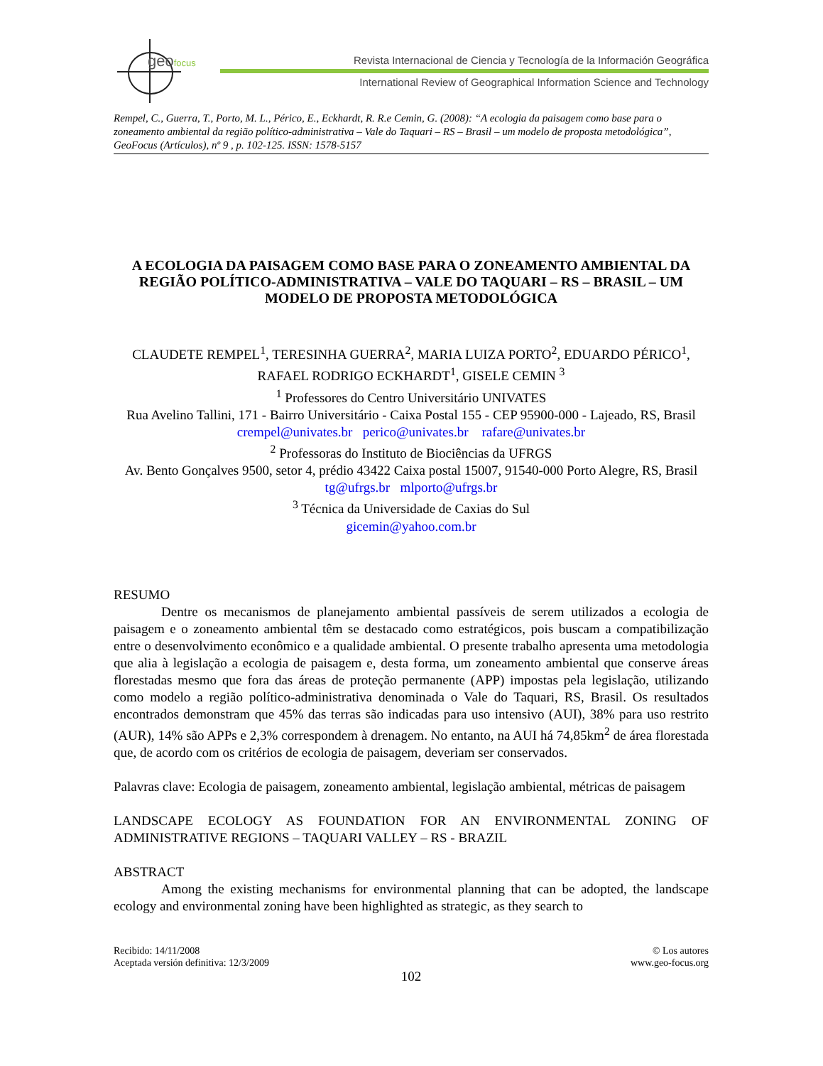geofocus
Revista Internacional de Ciencia y Tecnología de la Información Geográfica
International Review of Geographical Information Science and Technology
Rempel, C., Guerra, T., Porto, M. L., Périco, E., Eckhardt, R. R.e Cemin, G. (2008): “A ecologia da paisagem como base para o zoneamento ambiental da região político-administrativa – Vale do Taquari – RS – Brasil – um modelo de proposta metodológica”, GeoFocus (Artículos), nº 9 , p. 102-125. ISSN: 1578-5157
A ECOLOGIA DA PAISAGEM COMO BASE PARA O ZONEAMENTO AMBIENTAL DA REGIÃO POLÍTICO-ADMINISTRATIVA – VALE DO TAQUARI – RS – BRASIL – UM MODELO DE PROPOSTA METODOLÓGICA
CLAUDETE REMPEL<sup>1</sup>, TERESINHA GUERRA<sup>2</sup>, MARIA LUIZA PORTO<sup>2</sup>, EDUARDO PÉRICO<sup>1</sup>, RAFAEL RODRIGO ECKHARDT<sup>1</sup>, GISELE CEMIN <sup>3</sup>
<sup>1</sup> Professores do Centro Universitário UNIVATES
Rua Avelino Tallini, 171 - Bairro Universitário - Caixa Postal 155 - CEP 95900-000 - Lajeado, RS, Brasil
crempel@univates.br perico@univates.br rafare@univates.br
<sup>2</sup> Professoras do Instituto de Biociências da UFRGS
Av. Bento Gonçalves 9500, setor 4, prédio 43422 Caixa postal 15007, 91540-000 Porto Alegre, RS, Brasil
tg@ufrgs.br mlporto@ufrgs.br
<sup>3</sup> Técnica da Universidade de Caxias do Sul
gicemin@yahoo.com.br
RESUMO
Dentre os mecanismos de planejamento ambiental passíveis de serem utilizados a ecologia de paisagem e o zoneamento ambiental têm se destacado como estratégicos, pois buscam a compatibilização entre o desenvolvimento econômico e a qualidade ambiental. O presente trabalho apresenta uma metodologia que alia à legislação a ecologia de paisagem e, desta forma, um zoneamento ambiental que conserve áreas florestadas mesmo que fora das áreas de proteção permanente (APP) impostas pela legislação, utilizando como modelo a região político-administrativa denominada o Vale do Taquari, RS, Brasil. Os resultados encontrados demonstram que 45% das terras são indicadas para uso intensivo (AUI), 38% para uso restrito (AUR), 14% são APPs e 2,3% correspondem à drenagem. No entanto, na AUI há 74,85km<sup>2</sup> de área florestada que, de acordo com os critérios de ecologia de paisagem, deveriam ser conservados.
Palavras clave: Ecologia de paisagem, zoneamento ambiental, legislação ambiental, métricas de paisagem
LANDSCAPE ECOLOGY AS FOUNDATION FOR AN ENVIRONMENTAL ZONING OF ADMINISTRATIVE REGIONS – TAQUARI VALLEY – RS - BRAZIL
ABSTRACT
Among the existing mechanisms for environmental planning that can be adopted, the landscape ecology and environmental zoning have been highlighted as strategic, as they search to
Recibido: 14/11/2008
Aceptada versión definitiva: 12/3/2009
© Los autores
www.geo-focus.org
102